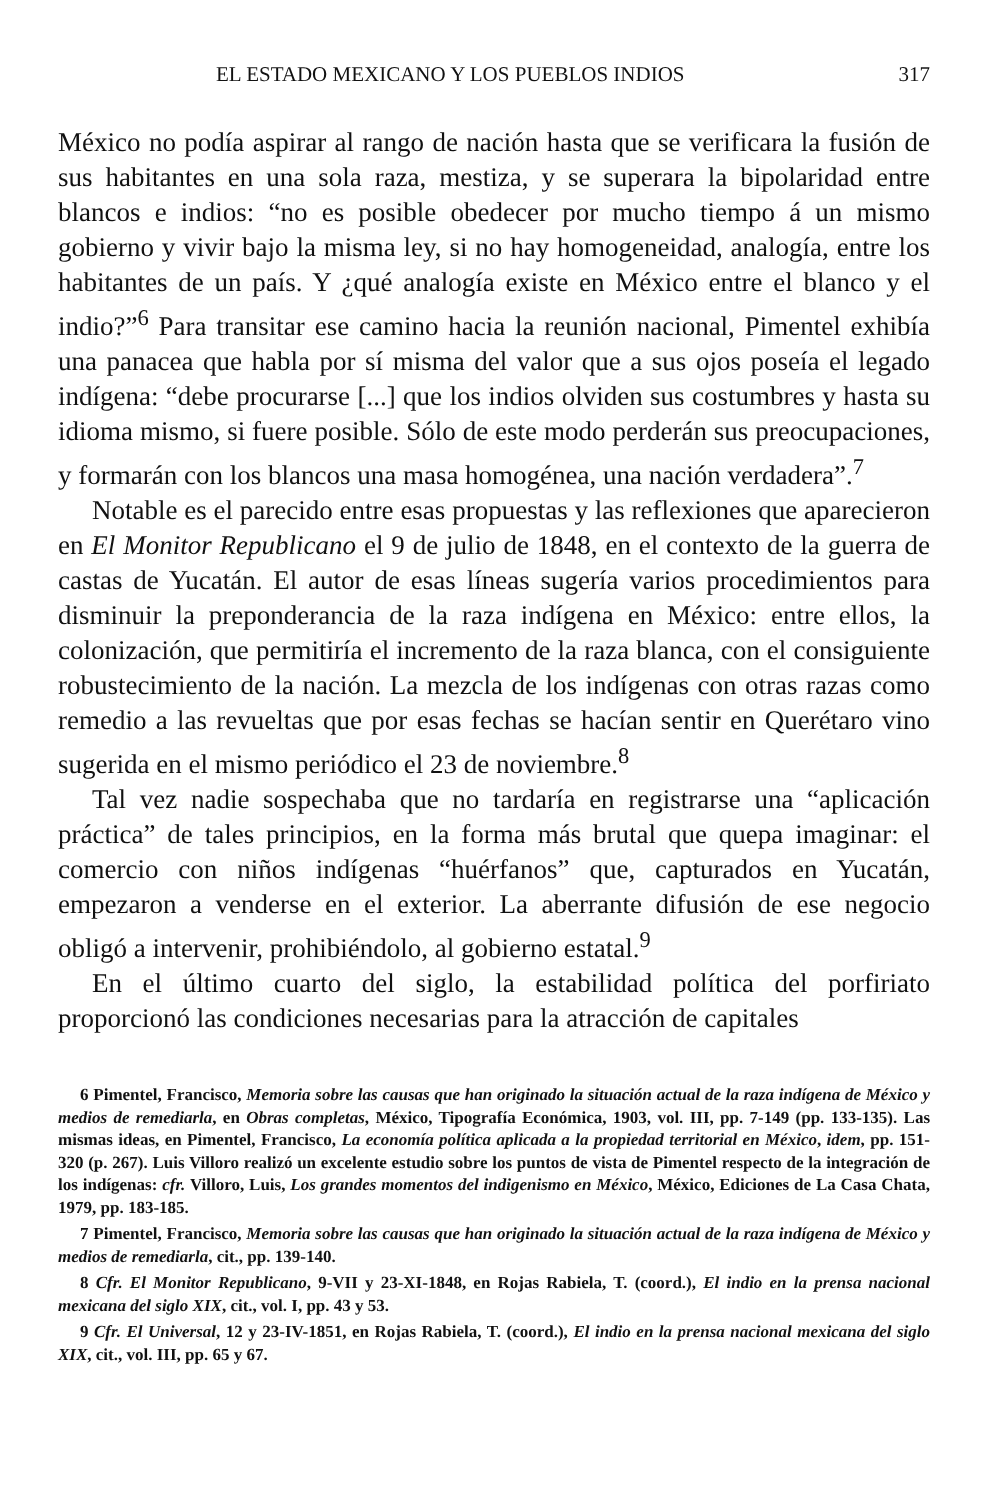EL ESTADO MEXICANO Y LOS PUEBLOS INDIOS 317
México no podía aspirar al rango de nación hasta que se verificara la fusión de sus habitantes en una sola raza, mestiza, y se superara la bipolaridad entre blancos e indios: “no es posible obedecer por mucho tiempo á un mismo gobierno y vivir bajo la misma ley, si no hay homogeneidad, analogía, entre los habitantes de un país. Y ¿qué analogía existe en México entre el blanco y el indio?”<sup>6</sup> Para transitar ese camino hacia la reunión nacional, Pimentel exhibía una panacea que habla por sí misma del valor que a sus ojos poseía el legado indígena: “debe procurarse [...] que los indios olviden sus costumbres y hasta su idioma mismo, si fuere posible. Sólo de este modo perderán sus preocupaciones, y formarán con los blancos una masa homogénea, una nación verdadera”.<sup>7</sup>
Notable es el parecido entre esas propuestas y las reflexiones que aparecieron en El Monitor Republicano el 9 de julio de 1848, en el contexto de la guerra de castas de Yucatán. El autor de esas líneas sugería varios procedimientos para disminuir la preponderancia de la raza indígena en México: entre ellos, la colonización, que permitiría el incremento de la raza blanca, con el consiguiente robustecimiento de la nación. La mezcla de los indígenas con otras razas como remedio a las revueltas que por esas fechas se hacían sentir en Querétaro vino sugerida en el mismo periódico el 23 de noviembre.<sup>8</sup>
Tal vez nadie sospechaba que no tardaría en registrarse una “aplicación práctica” de tales principios, en la forma más brutal que quepa imaginar: el comercio con niños indígenas “huérfanos” que, capturados en Yucatán, empezaron a venderse en el exterior. La aberrante difusión de ese negocio obligó a intervenir, prohibiéndolo, al gobierno estatal.<sup>9</sup>
En el último cuarto del siglo, la estabilidad política del porfiriato proporcionó las condiciones necesarias para la atracción de capitales
6 Pimentel, Francisco, Memoria sobre las causas que han originado la situación actual de la raza indígena de México y medios de remediarla, en Obras completas, México, Tipografía Económica, 1903, vol. III, pp. 7-149 (pp. 133-135). Las mismas ideas, en Pimentel, Francisco, La economía política aplicada a la propiedad territorial en México, idem, pp. 151-320 (p. 267). Luis Villoro realizó un excelente estudio sobre los puntos de vista de Pimentel respecto de la integración de los indígenas: cfr. Villoro, Luis, Los grandes momentos del indigenismo en México, México, Ediciones de La Casa Chata, 1979, pp. 183-185.
7 Pimentel, Francisco, Memoria sobre las causas que han originado la situación actual de la raza indígena de México y medios de remediarla, cit., pp. 139-140.
8 Cfr. El Monitor Republicano, 9-VII y 23-XI-1848, en Rojas Rabiela, T. (coord.), El indio en la prensa nacional mexicana del siglo XIX, cit., vol. I, pp. 43 y 53.
9 Cfr. El Universal, 12 y 23-IV-1851, en Rojas Rabiela, T. (coord.), El indio en la prensa nacional mexicana del siglo XIX, cit., vol. III, pp. 65 y 67.